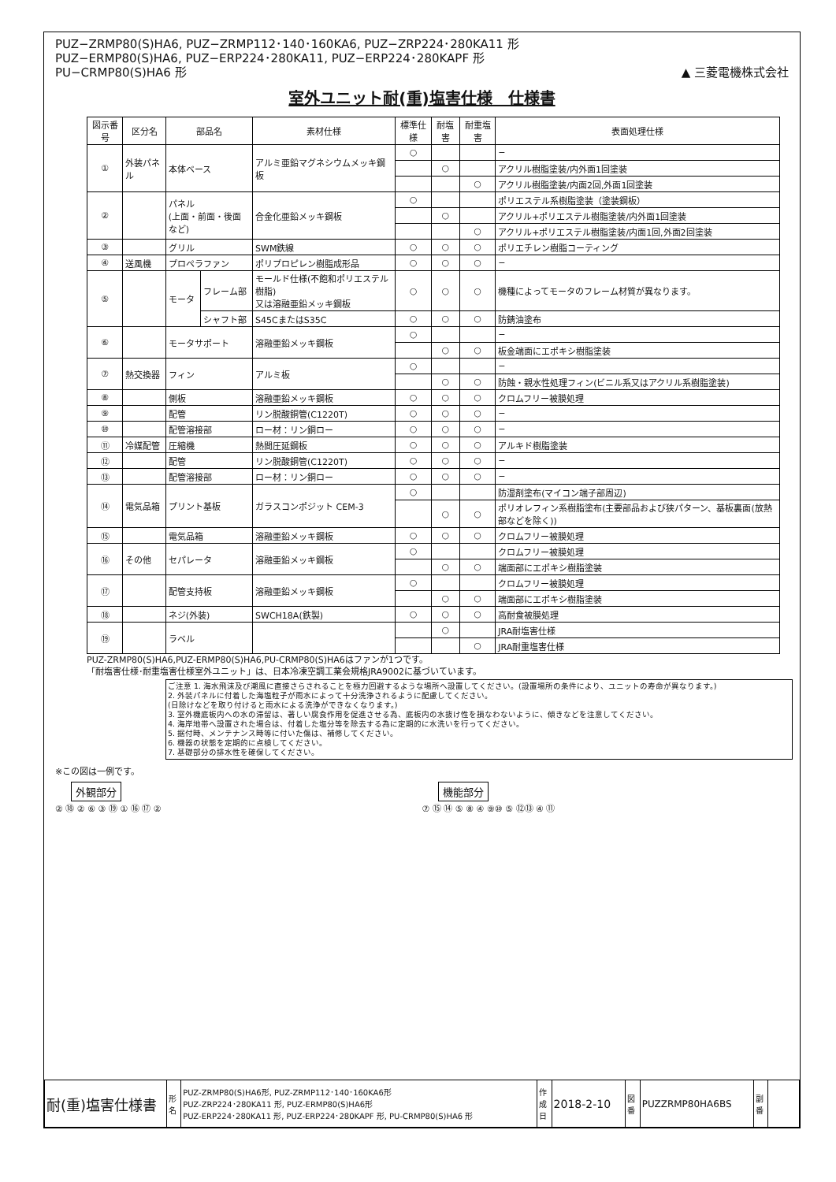PUZ−ZRMP80(S)HA6, PUZ−ZRMP112･140･160KA6, PUZ−ZRP224･280KA11 形
PUZ−ERMP80(S)HA6, PUZ−ERP224･280KA11, PUZ−ERP224･280KAPF 形
PU−CRMP80(S)HA6 形
▲ 三菱電機株式会社
室外ユニット耐(重)塩害仕様　仕様書
| 図示番号 | 区分名 | 部品名 | | 素材仕様 | 標準仕様 | 耐塩害 | 耐重塩害 | 表面処理仕様 |
| --- | --- | --- | --- | --- | --- | --- | --- | --- |
| ① | 外装パネル | 本体ベース | | アルミ亜鉛マグネシウムメッキ鋼板 | ○ | | | − |
| | | | | | | ○ | | アクリル樹脂塗装/内外面1回塗装 |
| | | | | | | | ○ | アクリル樹脂塗装/内面2回,外面1回塗装 |
| ② | | パネル (上面・前面・後面など) | | 合金化亜鉛メッキ鋼板 | ○ | | | ポリエステル系樹脂塗装（塗装鋼板） |
| | | | | | | ○ | | アクリル+ポリエステル樹脂塗装/内外面1回塗装 |
| | | | | | | | ○ | アクリル+ポリエステル樹脂塗装/内面1回,外面2回塗装 |
| ③ | | グリル | | SWM鉄線 | ○ | ○ | ○ | ポリエチレン樹脂コーティング |
| ④ | 送風機 | プロペラファン | | ポリプロピレン樹脂成形品 | ○ | ○ | ○ | − |
| ⑤ | | モータ | フレーム部 | モールド仕様(不飽和ポリエステル樹脂) 又は溶融亜鉛メッキ鋼板 | ○ | ○ | ○ | 機種によってモータのフレーム材質が異なります。 |
| | | | シャフト部 | S45CまたはS35C | ○ | ○ | ○ | 防錆油塗布 |
| ⑥ | | モータサポート | | 溶融亜鉛メッキ鋼板 | ○ | | | − |
| | | | | | | ○ | ○ | 板金端面にエポキシ樹脂塗装 |
| ⑦ | 熱交換器 | フィン | | アルミ板 | ○ | | | − |
| | | | | | | ○ | ○ | 防蝕・親水性処理フィン(ビニル系又はアクリル系樹脂塗装) |
| ⑧ | | 側板 | | 溶融亜鉛メッキ鋼板 | ○ | ○ | ○ | クロムフリー被膜処理 |
| ⑨ | | 配管 | | リン脱酸銅管(C1220T) | ○ | ○ | ○ | − |
| ⑩ | | 配管溶接部 | | ロー材：リン銅ロー | ○ | ○ | ○ | − |
| ⑪ | 冷媒配管 | 圧縮機 | | 熱間圧延鋼板 | ○ | ○ | ○ | アルキド樹脂塗装 |
| ⑫ | | 配管 | | リン脱酸銅管(C1220T) | ○ | ○ | ○ | − |
| ⑬ | | 配管溶接部 | | ロー材：リン銅ロー | ○ | ○ | ○ | − |
| ⑭ | 電気品箱 | プリント基板 | | ガラスコンポジット CEM-3 | ○ | | | 防湿剤塗布(マイコン端子部周辺) |
| | | | | | | ○ | ○ | ポリオレフィン系樹脂塗布(主要部品および狭パターン、基板裏面(放熱部などを除く)) |
| ⑮ | | 電気品箱 | | 溶融亜鉛メッキ鋼板 | ○ | ○ | ○ | クロムフリー被膜処理 |
| ⑯ | その他 | セパレータ | | 溶融亜鉛メッキ鋼板 | ○ | | | クロムフリー被膜処理 |
| | | | | | | ○ | ○ | 端面部にエポキシ樹脂塗装 |
| ⑰ | | 配管支持板 | | 溶融亜鉛メッキ鋼板 | ○ | | | クロムフリー被膜処理 |
| | | | | | | ○ | ○ | 端面部にエポキシ樹脂塗装 |
| ⑱ | | ネジ(外装) | | SWCH18A(鉄製) | ○ | ○ | ○ | 高耐食被膜処理 |
| ⑲ | | ラベル | | | | ○ | | JRA耐塩害仕様 |
| | | | | | | | ○ | JRA耐重塩害仕様 |
PUZ-ZRMP80(S)HA6,PUZ-ERMP80(S)HA6,PU-CRMP80(S)HA6はファンが1つです。
「耐塩害仕様･耐重塩害仕様室外ユニット」は、日本冷凍空調工業会規格JRA9002に基づいています。
ご注意 1. 海水飛沫及び潮風に直接さらされることを極力回避するような場所へ設置してください。(設置場所の条件により、ユニットの寿命が異なります。)
2. 外装パネルに付着した海塩粒子が雨水によって十分洗浄されるように配慮してください。
(日除けなどを取り付けると雨水による洗浄ができなくなります。)
3. 室外機底板内への水の滞留は、著しい腐食作用を促進させる為、底板内の水抜け性を損なわないように、傾きなどを注意してください。
4. 海岸地帯へ設置された場合は、付着した塩分等を除去する為に定期的に水洗いを行ってください。
5. 据付時、メンテナンス時等に付いた傷は、補修してください。
6. 機器の状態を定期的に点検してください。
7. 基礎部分の排水性を確保してください。
※この図は一例です。
外観部分
② ⑱ ② ⑥ ③ ⑲ ① ⑯ ⑰ ②
機能部分
⑦ ⑮ ⑭ ⑤ ⑧ ④ ⑨⑩ ⑤ ⑫⑬ ④ ⑪
| 耐(重)塩害仕様書 | 形 名 | PUZ-ZRMP80(S)HA6形, PUZ-ZRMP112･140･160KA6形 PUZ-ZRP224･280KA11 形, PUZ-ERMP80(S)HA6形 PUZ-ERP224･280KA11 形, PUZ-ERP224･280KAPF 形, PU-CRMP80(S)HA6 形 | 作 成 日 | 2018-2-10 | 図 番 | PUZZRMP80HA6BS | 副 番 | |